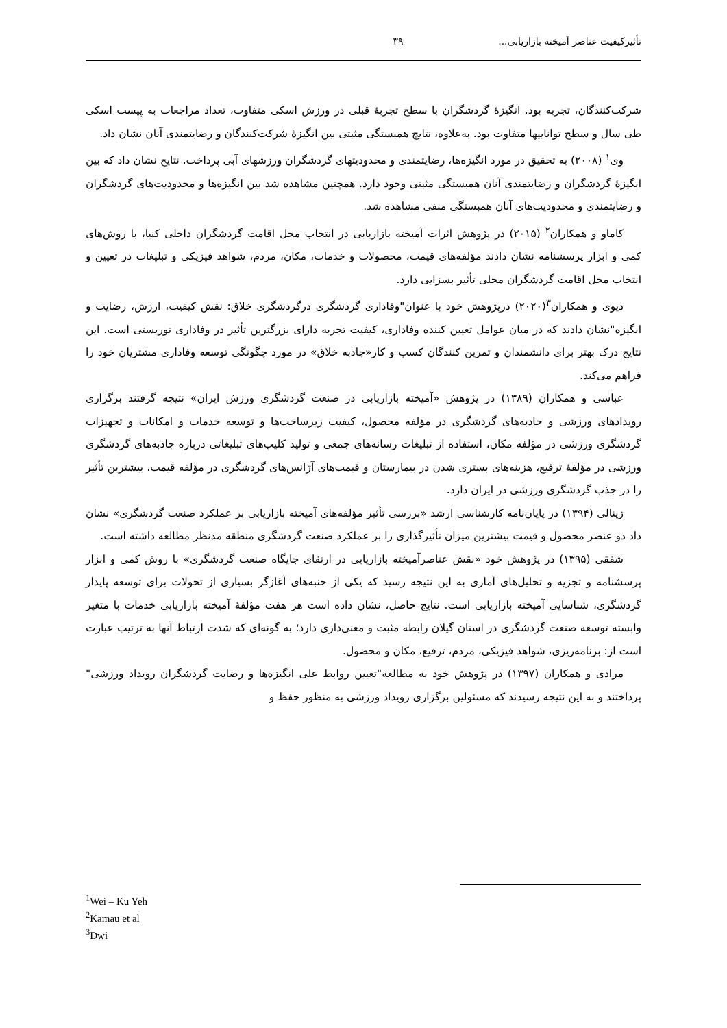تأثیرکیفیت عناصر آمیخته بازاریابی... ۳۹
شرکت‌کنندگان، تجربه بود. انگیزۀ گردشگران با سطح تجربۀ قبلی در ورزش اسکی متفاوت، تعداد مراجعات به پیست اسکی طی سال و سطح تواناییها متفاوت بود. به‌علاوه، نتایج همبستگی مثبتی بین انگیزۀ شرکت‌کنندگان و رضایتمندی آنان نشان داد.
وی<sup>۱</sup> (۲۰۰۸) به تحقیق در مورد انگیزه‌ها، رضایتمندی و محدودیتهای گردشگران ورزشهای آبی پرداخت. نتایج نشان داد که بین انگیزۀ گردشگران و رضایتمندی آنان همبستگی مثبتی وجود دارد. همچنین مشاهده شد بین انگیزه‌ها و محدودیت‌های گردشگران و رضایتمندی و محدودیت‌های آنان همبستگی منفی مشاهده شد.
کاماو و همکاران<sup>۲</sup> (۲۰۱۵) در پژوهش اثرات آمیخته بازاریابی در انتخاب محل اقامت گردشگران داخلی کنیا، با روش‌های کمی و ابزار پرسشنامه نشان دادند مؤلفه‌های قیمت، محصولات و خدمات، مکان، مردم، شواهد فیزیکی و تبلیغات در تعیین و انتخاب محل اقامت گردشگران محلی تأثیر بسزایی دارد.
دیوی و همکاران<sup>۳</sup>(۲۰۲۰) درپژوهش خود با عنوان"وفاداری گردشگری درگردشگری خلاق: نقش کیفیت، ارزش، رضایت و انگیزه"نشان دادند که در میان عوامل تعیین کننده وفاداری، کیفیت تجربه دارای بزرگترین تأثیر در وفاداری توریستی است. این نتایج درک بهتر برای دانشمندان و تمرین کنندگان کسب و کار«جاذبه خلاق» در مورد چگونگی توسعه وفاداری مشتریان خود را فراهم می‌کند.
عباسی و همکاران (۱۳۸۹) در پژوهش «آمیخته بازاریابی در صنعت گردشگری ورزش ایران» نتیجه گرفتند برگزاری رویدادهای ورزشی و جاذبه‌های گردشگری در مؤلفه محصول، کیفیت زیرساخت‌ها و توسعه خدمات و امکانات و تجهیزات گردشگری ورزشی در مؤلفه مکان، استفاده از تبلیغات رسانه‌های جمعی و تولید کلیپ‌های تبلیغاتی درباره جاذبه‌های گردشگری ورزشی در مؤلفۀ ترفیع، هزینه‌های بستری شدن در بیمارستان و قیمت‌های آژانس‌های گردشگری در مؤلفه قیمت، بیشترین تأثیر را در جذب گردشگری ورزشی در ایران دارد.
زینالی (۱۳۹۴) در پایان‌نامه کارشناسی ارشد «بررسی تأثیر مؤلفه‌های آمیخته بازاریابی بر عملکرد صنعت گردشگری» نشان داد دو عنصر محصول و قیمت بیشترین میزان تأثیرگذاری را بر عملکرد صنعت گردشگری منطقه مدنظر مطالعه داشته است.
شفقی (۱۳۹۵) در پژوهش خود «نقش عناصرآمیخته بازاریابی در ارتقای جایگاه صنعت گردشگری» با روش کمی و ابزار پرسشنامه و تجزیه و تحلیل‌های آماری به این نتیجه رسید که یکی از جنبه‌های آغازگر بسیاری از تحولات برای توسعه پایدار گردشگری، شناسایی آمیخته بازاریابی است. نتایج حاصل، نشان داده است هر هفت مؤلفۀ آمیخته بازاریابی خدمات با متغیر وابسته توسعه صنعت گردشگری در استان گیلان رابطه مثبت و معنی‌داری دارد؛ به گونه‌ای که شدت ارتباط آنها به ترتیب عبارت است از: برنامه‌ریزی، شواهد فیزیکی، مردم، ترفیع، مکان و محصول.
مرادی و همکاران (۱۳۹۷) در پژوهش خود به مطالعه"تعیین روابط علی انگیزه‌ها و رضایت گردشگران رویداد ورزشی" پرداختند و به این نتیجه رسیدند که مسئولین برگزاری رویداد ورزشی به منظور حفظ و
<sup>1</sup> Wei – Ku Yeh
<sup>2</sup> Kamau et al
<sup>3</sup> Dwi